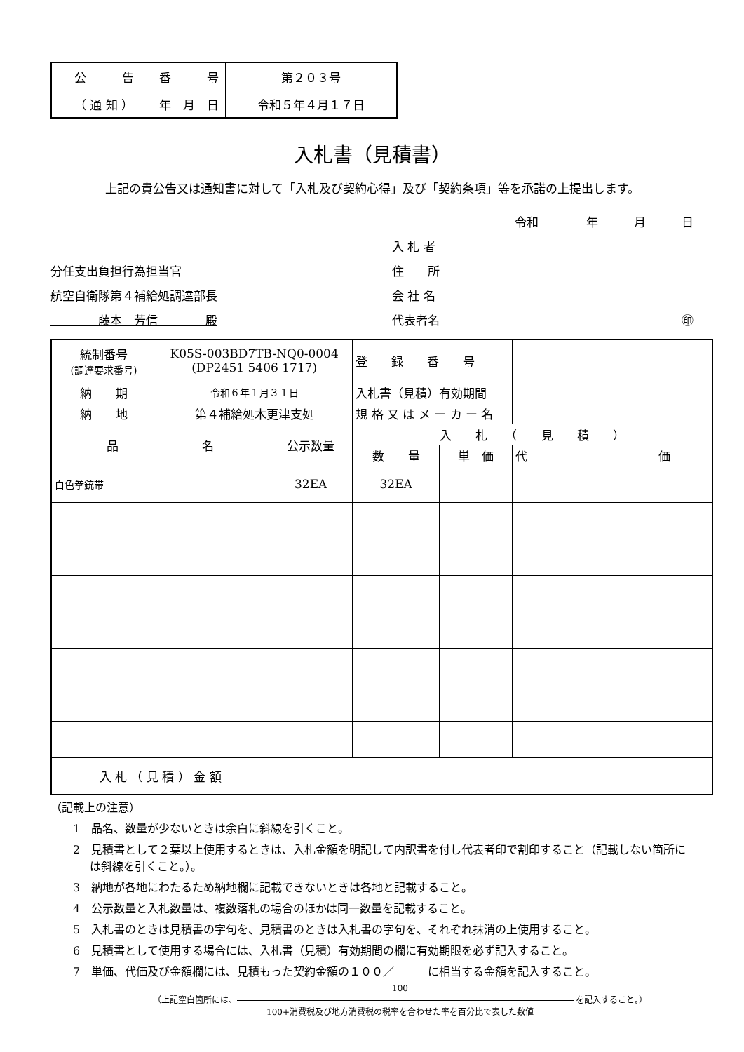| 公 告 | 番 号 | 第２０３号 |
| （ 通 知 ） | 年 月 日 | 令和５年４月１７日 |
入札書（見積書）
上記の貴公告又は通知書に対して「入札及び契約心得」及び「契約条項」等を承諾の上提出します。
分任支出負担行為担当官
航空自衛隊第４補給処調達部長
　　　　藤本　芳信　　　　殿
令和　　　　年　　　月　　　日
入 札 者
住　　所
会 社 名
代表者名 ㊞
| 統制番号 (調達要求番号) | K05S-003BD7TB-NQ0-0004 (DP2451 5406 1717) | | 登 録 番 号 | | |
| 納 期 | 令和６年１月３１日 | | 入札書（見積）有効期間 | | |
| 納 地 | 第４補給処木更津支処 | | 規 格 又 は メ ー カ ー 名 | | |
| 品 名 | | 公示数量 | 入 札 （ 見 積 ） | | |
| | | | 数 量 | 単 価 | 代 価 |
| 白色拳銃帯 | | 32EA | 32EA | | |
| 入 札 （ 見 積 ） 金 額 | | | | | |
（記載上の注意）
1　品名、数量が少ないときは余白に斜線を引くこと。
2　見積書として２葉以上使用するときは、入札金額を明記して内訳書を付し代表者印で割印すること（記載しない箇所には斜線を引くこと。）。
3　納地が各地にわたるため納地欄に記載できないときは各地と記載すること。
4　公示数量と入札数量は、複数落札の場合のほかは同一数量を記載すること。
5　入札書のときは見積書の字句を、見積書のときは入札書の字句を、それぞれ抹消の上使用すること。
6　見積書として使用する場合には、入札書（見積）有効期間の欄に有効期限を必ず記入すること。
7　単価、代価及び金額欄には、見積もった契約金額の１００／　　　に相当する金額を記入すること。
100
（上記空白箇所には、 を記入すること。）
100+消費税及び地方消費税の税率を合わせた率を百分比で表した数値